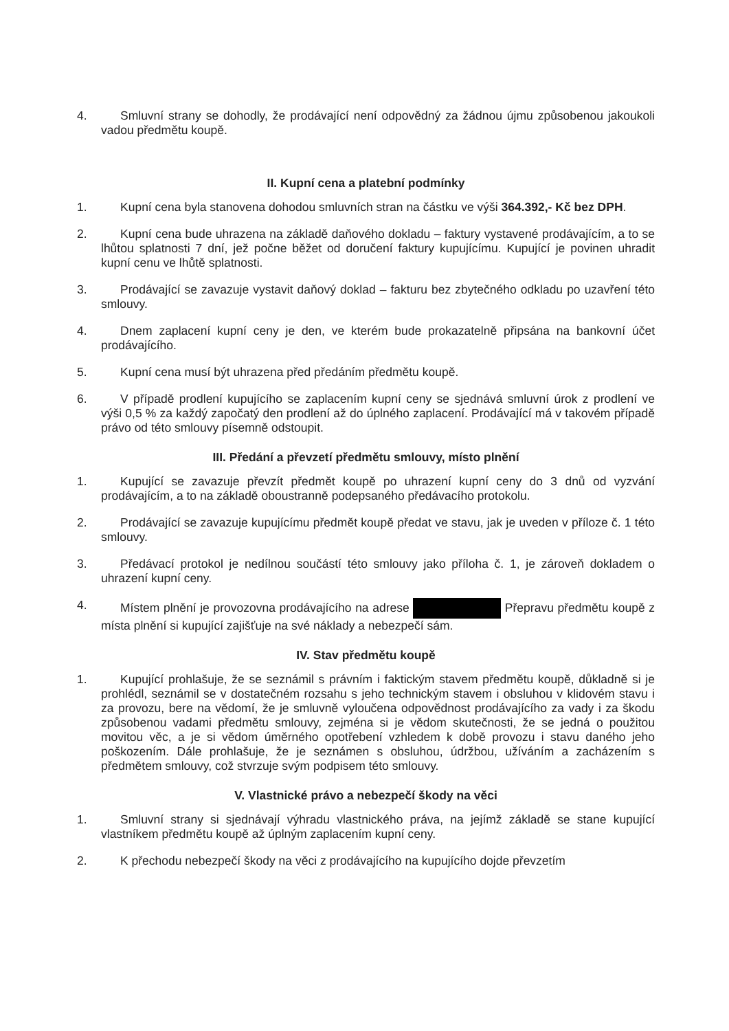4. Smluvní strany se dohodly, že prodávající není odpovědný za žádnou újmu způsobenou jakoukoli vadou předmětu koupě.
II. Kupní cena a platební podmínky
1. Kupní cena byla stanovena dohodou smluvních stran na částku ve výši 364.392,- Kč bez DPH.
2. Kupní cena bude uhrazena na základě daňového dokladu – faktury vystavené prodávajícím, a to se lhůtou splatnosti 7 dní, jež počne běžet od doručení faktury kupujícímu. Kupující je povinen uhradit kupní cenu ve lhůtě splatnosti.
3. Prodávající se zavazuje vystavit daňový doklad – fakturu bez zbytečného odkladu po uzavření této smlouvy.
4. Dnem zaplacení kupní ceny je den, ve kterém bude prokazatelně připsána na bankovní účet prodávajícího.
5. Kupní cena musí být uhrazena před předáním předmětu koupě.
6. V případě prodlení kupujícího se zaplacením kupní ceny se sjednává smluvní úrok z prodlení ve výši 0,5 % za každý započatý den prodlení až do úplného zaplacení. Prodávající má v takovém případě právo od této smlouvy písemně odstoupit.
III. Předání a převzetí předmětu smlouvy, místo plnění
1. Kupující se zavazuje převzít předmět koupě po uhrazení kupní ceny do 3 dnů od vyzvání prodávajícím, a to na základě oboustranně podepsaného předávacího protokolu.
2. Prodávající se zavazuje kupujícímu předmět koupě předat ve stavu, jak je uveden v příloze č. 1 této smlouvy.
3. Předávací protokol je nedílnou součástí této smlouvy jako příloha č. 1, je zároveň dokladem o uhrazení kupní ceny.
4. Místem plnění je provozovna prodávajícího na adrese Přepravu předmětu koupě z místa plnění si kupující zajišťuje na své náklady a nebezpečí sám.
IV. Stav předmětu koupě
1. Kupující prohlašuje, že se seznámil s právním i faktickým stavem předmětu koupě, důkladně si je prohlédl, seznámil se v dostatečném rozsahu s jeho technickým stavem i obsluhou v klidovém stavu i za provozu, bere na vědomí, že je smluvně vyloučena odpovědnost prodávajícího za vady i za škodu způsobenou vadami předmětu smlouvy, zejména si je vědom skutečnosti, že se jedná o použitou movitou věc, a je si vědom úměrného opotřebení vzhledem k době provozu i stavu daného jeho poškozením. Dále prohlašuje, že je seznámen s obsluhou, údržbou, užíváním a zacházením s předmětem smlouvy, což stvrzuje svým podpisem této smlouvy.
V. Vlastnické právo a nebezpečí škody na věci
1. Smluvní strany si sjednávají výhradu vlastnického práva, na jejímž základě se stane kupující vlastníkem předmětu koupě až úplným zaplacením kupní ceny.
2. K přechodu nebezpečí škody na věci z prodávajícího na kupujícího dojde převzetím